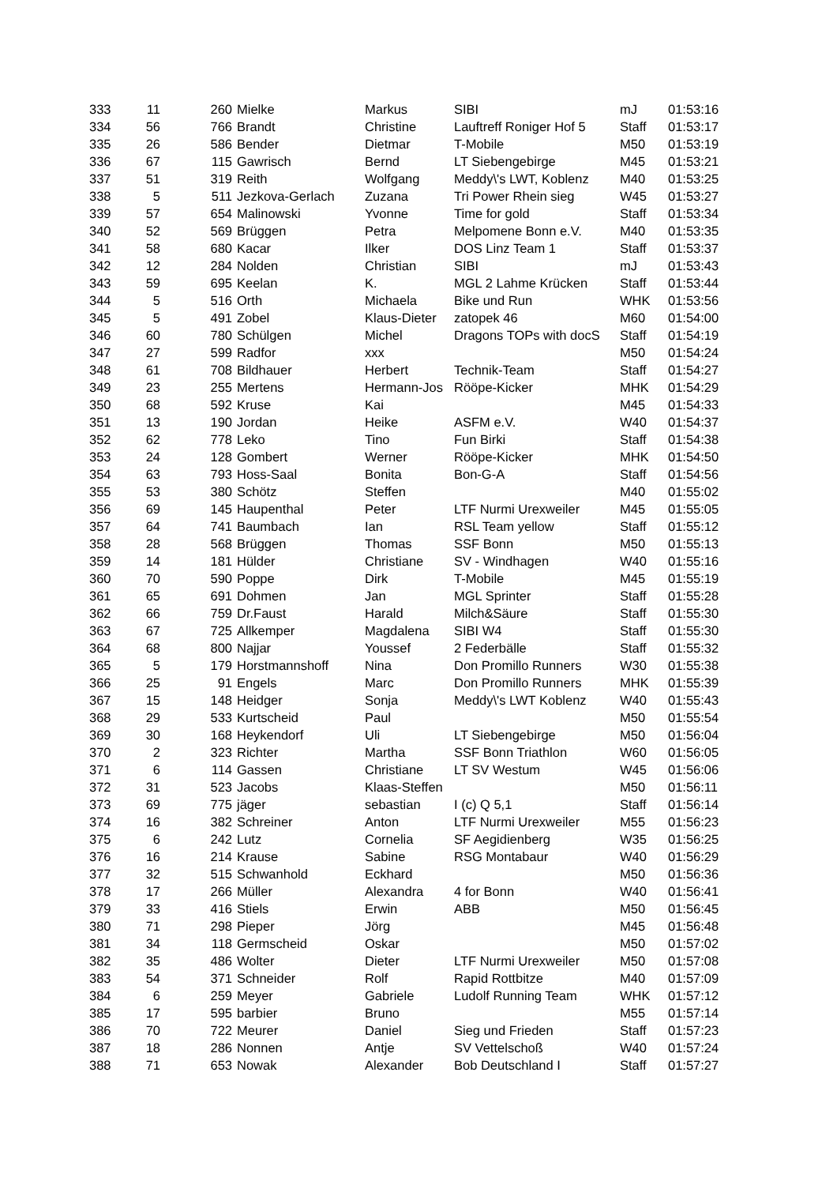| 333 | 11 | 260 | Mielke | Markus | SIBI | mJ | 01:53:16 |
| 334 | 56 | 766 | Brandt | Christine | Lauftreff Roniger Hof 5 | Staff | 01:53:17 |
| 335 | 26 | 586 | Bender | Dietmar | T-Mobile | M50 | 01:53:19 |
| 336 | 67 | 115 | Gawrisch | Bernd | LT Siebengebirge | M45 | 01:53:21 |
| 337 | 51 | 319 | Reith | Wolfgang | Meddy\'s LWT, Koblenz | M40 | 01:53:25 |
| 338 | 5 | 511 | Jezkova-Gerlach | Zuzana | Tri Power Rhein sieg | W45 | 01:53:27 |
| 339 | 57 | 654 | Malinowski | Yvonne | Time for gold | Staff | 01:53:34 |
| 340 | 52 | 569 | Brüggen | Petra | Melpomene Bonn e.V. | M40 | 01:53:35 |
| 341 | 58 | 680 | Kacar | Ilker | DOS Linz Team 1 | Staff | 01:53:37 |
| 342 | 12 | 284 | Nolden | Christian | SIBI | mJ | 01:53:43 |
| 343 | 59 | 695 | Keelan | K. | MGL 2 Lahme Krücken | Staff | 01:53:44 |
| 344 | 5 | 516 | Orth | Michaela | Bike und Run | WHK | 01:53:56 |
| 345 | 5 | 491 | Zobel | Klaus-Dieter | zatopek 46 | M60 | 01:54:00 |
| 346 | 60 | 780 | Schülgen | Michel | Dragons TOPs with docS | Staff | 01:54:19 |
| 347 | 27 | 599 | Radfor | xxx | | M50 | 01:54:24 |
| 348 | 61 | 708 | Bildhauer | Herbert | Technik-Team | Staff | 01:54:27 |
| 349 | 23 | 255 | Mertens | Hermann-Jos | Rööpe-Kicker | MHK | 01:54:29 |
| 350 | 68 | 592 | Kruse | Kai | | M45 | 01:54:33 |
| 351 | 13 | 190 | Jordan | Heike | ASFM e.V. | W40 | 01:54:37 |
| 352 | 62 | 778 | Leko | Tino | Fun Birki | Staff | 01:54:38 |
| 353 | 24 | 128 | Gombert | Werner | Rööpe-Kicker | MHK | 01:54:50 |
| 354 | 63 | 793 | Hoss-Saal | Bonita | Bon-G-A | Staff | 01:54:56 |
| 355 | 53 | 380 | Schötz | Steffen | | M40 | 01:55:02 |
| 356 | 69 | 145 | Haupenthal | Peter | LTF Nurmi Urexweiler | M45 | 01:55:05 |
| 357 | 64 | 741 | Baumbach | Ian | RSL Team yellow | Staff | 01:55:12 |
| 358 | 28 | 568 | Brüggen | Thomas | SSF Bonn | M50 | 01:55:13 |
| 359 | 14 | 181 | Hülder | Christiane | SV - Windhagen | W40 | 01:55:16 |
| 360 | 70 | 590 | Poppe | Dirk | T-Mobile | M45 | 01:55:19 |
| 361 | 65 | 691 | Dohmen | Jan | MGL Sprinter | Staff | 01:55:28 |
| 362 | 66 | 759 | Dr.Faust | Harald | Milch&Säure | Staff | 01:55:30 |
| 363 | 67 | 725 | Allkemper | Magdalena | SIBI W4 | Staff | 01:55:30 |
| 364 | 68 | 800 | Najjar | Youssef | 2 Federbälle | Staff | 01:55:32 |
| 365 | 5 | 179 | Horstmannshoff | Nina | Don Promillo Runners | W30 | 01:55:38 |
| 366 | 25 | 91 | Engels | Marc | Don Promillo Runners | MHK | 01:55:39 |
| 367 | 15 | 148 | Heidger | Sonja | Meddy\'s LWT Koblenz | W40 | 01:55:43 |
| 368 | 29 | 533 | Kurtscheid | Paul | | M50 | 01:55:54 |
| 369 | 30 | 168 | Heykendorf | Uli | LT Siebengebirge | M50 | 01:56:04 |
| 370 | 2 | 323 | Richter | Martha | SSF Bonn Triathlon | W60 | 01:56:05 |
| 371 | 6 | 114 | Gassen | Christiane | LT SV Westum | W45 | 01:56:06 |
| 372 | 31 | 523 | Jacobs | Klaas-Steffen | | M50 | 01:56:11 |
| 373 | 69 | 775 | jäger | sebastian | I (c) Q 5,1 | Staff | 01:56:14 |
| 374 | 16 | 382 | Schreiner | Anton | LTF Nurmi Urexweiler | M55 | 01:56:23 |
| 375 | 6 | 242 | Lutz | Cornelia | SF Aegidienberg | W35 | 01:56:25 |
| 376 | 16 | 214 | Krause | Sabine | RSG Montabaur | W40 | 01:56:29 |
| 377 | 32 | 515 | Schwanhold | Eckhard | | M50 | 01:56:36 |
| 378 | 17 | 266 | Müller | Alexandra | 4 for Bonn | W40 | 01:56:41 |
| 379 | 33 | 416 | Stiels | Erwin | ABB | M50 | 01:56:45 |
| 380 | 71 | 298 | Pieper | Jörg | | M45 | 01:56:48 |
| 381 | 34 | 118 | Germscheid | Oskar | | M50 | 01:57:02 |
| 382 | 35 | 486 | Wolter | Dieter | LTF Nurmi Urexweiler | M50 | 01:57:08 |
| 383 | 54 | 371 | Schneider | Rolf | Rapid Rottbitze | M40 | 01:57:09 |
| 384 | 6 | 259 | Meyer | Gabriele | Ludolf Running Team | WHK | 01:57:12 |
| 385 | 17 | 595 | barbier | Bruno | | M55 | 01:57:14 |
| 386 | 70 | 722 | Meurer | Daniel | Sieg und Frieden | Staff | 01:57:23 |
| 387 | 18 | 286 | Nonnen | Antje | SV Vettelschoß | W40 | 01:57:24 |
| 388 | 71 | 653 | Nowak | Alexander | Bob Deutschland I | Staff | 01:57:27 |